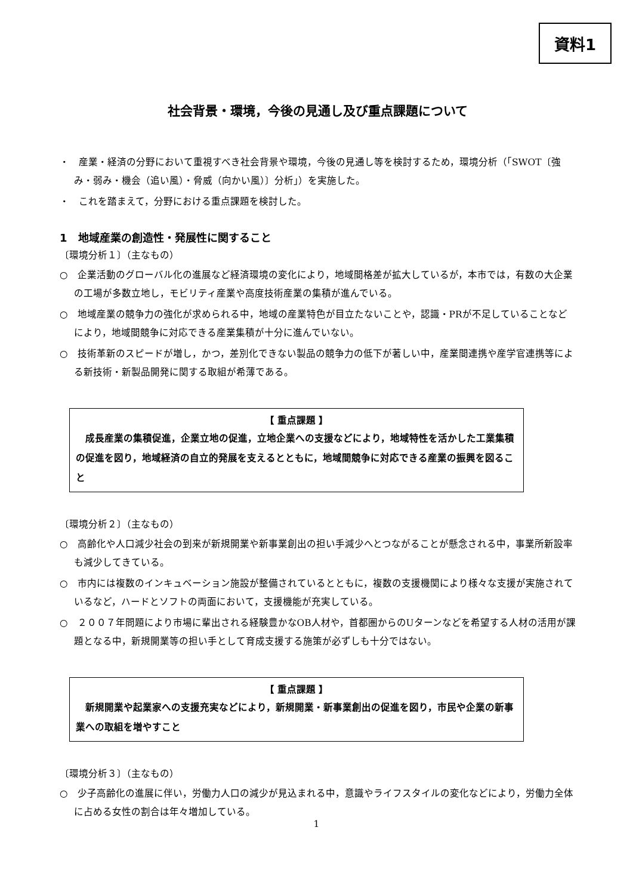資料1
社会背景・環境，今後の見通し及び重点課題について
・　産業・経済の分野において重視すべき社会背景や環境，今後の見通し等を検討するため，環境分析（「SWOT〔強み・弱み・機会（追い風）・脅威（向かい風）〕分析」）を実施した。
・　これを踏まえて，分野における重点課題を検討した。
1　地域産業の創造性・発展性に関すること
〔環境分析１〕（主なもの）
○　企業活動のグローバル化の進展など経済環境の変化により，地域間格差が拡大しているが，本市では，有数の大企業の工場が多数立地し，モビリティ産業や高度技術産業の集積が進んでいる。
○　地域産業の競争力の強化が求められる中，地域の産業特色が目立たないことや，認識・PRが不足していることなどにより，地域間競争に対応できる産業集積が十分に進んでいない。
○　技術革新のスピードが増し，かつ，差別化できない製品の競争力の低下が著しい中，産業間連携や産学官連携等による新技術・新製品開発に関する取組が希薄である。
【 重点課題 】
　成長産業の集積促進，企業立地の促進，立地企業への支援などにより，地域特性を活かした工業集積の促進を図り，地域経済の自立的発展を支えるとともに，地域間競争に対応できる産業の振興を図ること
〔環境分析２〕（主なもの）
○　高齢化や人口減少社会の到来が新規開業や新事業創出の担い手減少へとつながることが懸念される中，事業所新設率も減少してきている。
○　市内には複数のインキュベーション施設が整備されているとともに，複数の支援機関により様々な支援が実施されているなど，ハードとソフトの両面において，支援機能が充実している。
○　２００７年問題により市場に輩出される経験豊かなOB人材や，首都圏からのUターンなどを希望する人材の活用が課題となる中，新規開業等の担い手として育成支援する施策が必ずしも十分ではない。
【 重点課題 】
　新規開業や起業家への支援充実などにより，新規開業・新事業創出の促進を図り，市民や企業の新事業への取組を増やすこと
〔環境分析３〕（主なもの）
○　少子高齢化の進展に伴い，労働力人口の減少が見込まれる中，意識やライフスタイルの変化などにより，労働力全体に占める女性の割合は年々増加している。
1